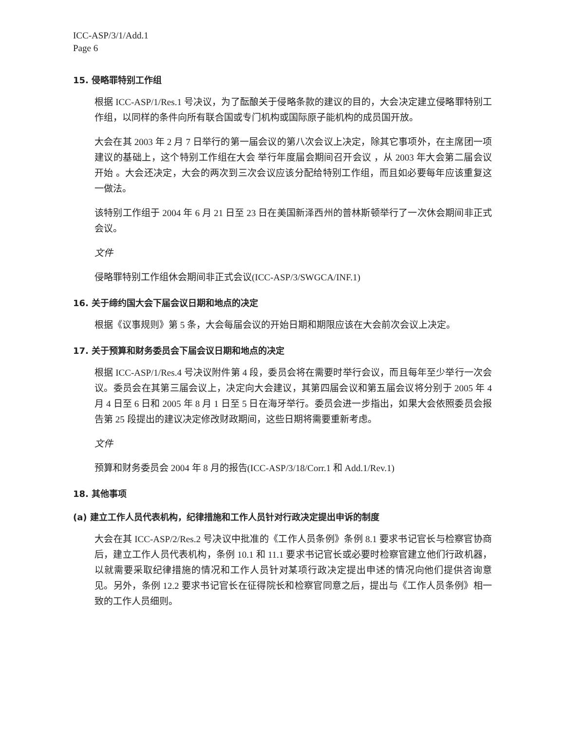ICC-ASP/3/1/Add.1
Page 6
15. 侵略罪特别工作组
根据 ICC-ASP/1/Res.1 号决议，为了酝酿关于侵略条款的建议的目的，大会决定建立侵略罪特别工作组，以同样的条件向所有联合国或专门机构或国际原子能机构的成员国开放。
大会在其 2003 年 2 月 7 日举行的第一届会议的第八次会议上决定，除其它事项外，在主席团一项建议的基础上，这个特别工作组在大会 举行年度届会期间召开会议 ，从 2003 年大会第二届会议开始 。大会还决定，大会的两次到三次会议应该分配给特别工作组，而且如必要每年应该重复这一做法。
该特别工作组于 2004 年 6 月 21 日至 23 日在美国新泽西州的普林斯顿举行了一次休会期间非正式会议。
文件
侵略罪特别工作组休会期间非正式会议(ICC-ASP/3/SWGCA/INF.1)
16. 关于缔约国大会下届会议日期和地点的决定
根据《议事规则》第 5 条，大会每届会议的开始日期和期限应该在大会前次会议上决定。
17. 关于预算和财务委员会下届会议日期和地点的决定
根据 ICC-ASP/1/Res.4 号决议附件第 4 段，委员会将在需要时举行会议，而且每年至少举行一次会议。委员会在其第三届会议上，决定向大会建议，其第四届会议和第五届会议将分别于 2005 年 4 月 4 日至 6 日和 2005 年 8 月 1 日至 5 日在海牙举行。委员会进一步指出，如果大会依照委员会报告第 25 段提出的建议决定修改财政期间，这些日期将需要重新考虑。
文件
预算和财务委员会 2004 年 8 月的报告(ICC-ASP/3/18/Corr.1 和 Add.1/Rev.1)
18. 其他事项
(a) 建立工作人员代表机构，纪律措施和工作人员针对行政决定提出申诉的制度
大会在其 ICC-ASP/2/Res.2 号决议中批准的《工作人员条例》条例 8.1 要求书记官长与检察官协商后，建立工作人员代表机构，条例 10.1 和 11.1 要求书记官长或必要时检察官建立他们行政机器，以就需要采取纪律措施的情况和工作人员针对某项行政决定提出申述的情况向他们提供咨询意见。另外，条例 12.2 要求书记官长在征得院长和检察官同意之后，提出与《工作人员条例》相一致的工作人员细则。